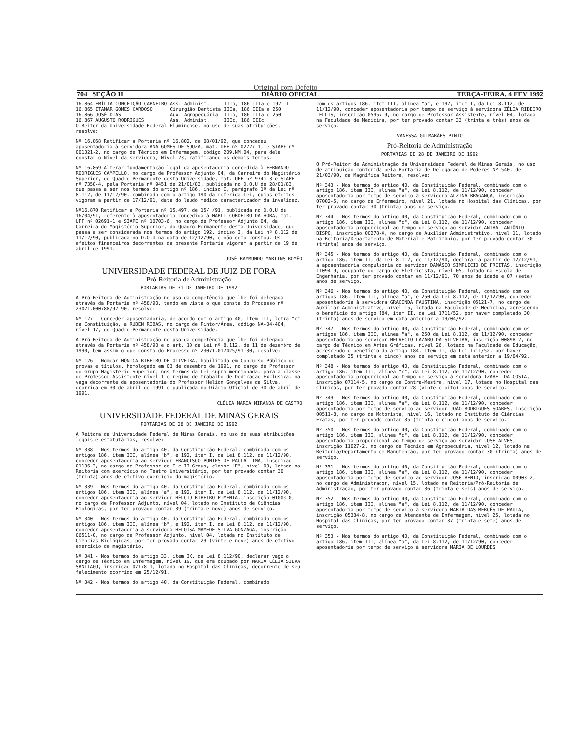Original com Defeito
704 SEÇÃO II DIÁRIO OFICIAL TERÇA-FEIRA, 4 FEV 1992
| 16.864 | EMÍLIA CONCEIÇÃO CARNEIRO | Ass. Administ. | IIIa, 186 IIIa e 192 II |
| 16.865 | ITAMAR GOMES CARDOSO | Cirurgião Dentista | IIIa, 186 IIIa e 250 |
| 16.866 | JOSÉ DIAS | Aux. Agropecuária | IIIa, 186 IIIa e 250 |
| 16.867 | AUGUSTO RODRIGUES | Ass. Administ. | IIIc, 186 IIIc |
O Reitor da Universidade Federal Fluminense, no uso de suas atribuições, resolve:
Nº 16.868 Retificar a Portaria nº 16.802, de 08/01/92, que concedeu aposentadoria à servidora ANA GOMES DE SOUZA, mat. UFF nº 02727-1, e SIAPE nº 001321-2, no cargo de Técnico em Enfermagem, código 209.NM.04, para dela constar o Nível da servidora, Nível 23, ratificando os demais termos.
Nº 16.869 Alterar fundamentação legal da aposentadoria concedida à FERNANDO RODRIGUES CAMPELLO, no cargo de Professor Adjunto 04, da Carreira do Magistério Superior, do Quadro Permanente desta Universidade, mat. UFF nº 9741-3 e SIAPE nº 7358-4, pela Portaria nº 9451 de 21/01/83, publicada no D.O.U de 28/01/83, que passa a ser nos termos do artigo nº 186, inciso I, parágrafo 1º da Lei nº 8.112, de 11/12/90, combinado com o artigo 190 da referida Lei, cujos efeitos vigoram a partir de 17/12/91, data do laudo médico caracterizador da invalidez.
Nº16.870 Retificar a Portaria nº 15.497, de 15/ /91, publicada no D.O.U de 16/04/91, referente à aposentadoria concedida à MARLI CORDEIRO DA HORA, mat. UFF nº 02691-1 e SIAPE nº 10703-6, no cargo de Professor Adjunto 04, da Carreira do Magistério Superior, do Quadro Permanente desta Universidade, que passa a ser considerada nos termos do artigo 192, inciso I, da Lei nº 8.112 de 11/12/90, publicada no D.O.U na data de 12/12/90, e não como constou. Os efeitos financeiros decorrentes da presente Portaria vigoram a partir de 19 de abril de 1991.
JOSÉ RAYMUNDO MARTINS ROMÊO
UNIVERSIDADE FEDERAL DE JUIZ DE FORA
Pró-Reitoria de Administração
PORTARIAS DE 31 DE JANEIRO DE 1992
A Pró-Reitora de Administração no uso da competência que lhe foi delegada através da Portaria nº 458/90, tendo em vista o que consta do Processo nº 23071.000788/92-90, resolve:
Nº 127 - Conceder aposentadoria, de acordo com o artigo 40, item III, letra "c" da Constituição, a RUBEN RIBAS, no cargo de Pintor/Área, código NA-04-404, nível 17, do Quadro Permanente desta Universidade.
A Pró-Reitora de Administração no uso da competência que lhe foi delegada através da Portaria nº 458/90 e o art. 10 da Lei nº 8.112, de 11 de dezembro de 1990, bem assim o que consta do Processo nº 23071.017425/91-30, resolve:
Nº 126 - Nomear MÔNICA RIBEIRO DE OLIVEIRA, habilitada em Concurso Público de provas e títulos, homologado em 03 de dezembro de 1991, no cargo de Professor do Grupo Magistério Superior, nos termos da Lei supra mencionada, para a classe de Professor Assistente nível 1 e regime de trabalho de Dedicação Exclusiva, na vaga decorrente da aposentadoria do Professor Helion Gonçalves da Silva, ocorrida em 30 de abril de 1991 e publicada no Diário Oficial de 30 de abril de 1991.
CLÉLIA MARIA MIRANDA DE CASTRO
UNIVERSIDADE FEDERAL DE MINAS GERAIS
PORTARIAS DE 28 DE JANEIRO DE 1992
A Reitora da Universidade Federal de Minas Gerais, no uso de suas atribuições legais e estatutárias, resolve:
Nº 338 - Nos termos do artigo 40, da Constituição Federal, combinado com os artigos 186, item III, alínea "b", e 192, item I, da Lei 8.112, de 11/12/90, conceder aposentadoria ao servidor FRANCISCO PONTES DE PAULA LIMA, inscrição 01136-3, no cargo de Professor de I e II Graus, classe "E", nível 03, lotado na Reitoria com exercício no Teatro Universitário, por ter provado contar 30 (trinta) anos de efetivo exercício do magistério.
Nº 339 - Nos termos do artigo 40, da Constituição Federal, combinado com os artigos 186, item III, alínea "a", e 192, item I, da Lei 8.112, de 11/12/90, conceder aposentadoria ao servidor HÉLCIO RIBEIRO PIMENTA, inscrição 01003-0, no cargo de Professor Adjunto, nível 04, lotado no Instituto de Ciências Biológicas, por ter provado contar 39 (trinta e nove) anos de serviço.
Nº 340 - Nos termos do artigo 40, da Constituição Federal, combinado com os artigos 186, item III, alínea "b", e 192, item I, da Lei 8.112, de 11/12/90, conceder aposentadoria à servidora HELOÍSA MAMEDE SILVA GONZAGA, inscrição 06511-0, no cargo de Professor Adjunto, nível 04, lotada no Instituto de Ciências Biológicas, por ter provado contar 29 (vinte e nove) anos de efetivo exercício de magistério.
Nº 341 - Nos termos do artigo 33, item IX, da Lei 8.112/90, declarar vago o cargo de Técnico em Enfermagem, nível 19, que era ocupado por MARIA CÉLIA SILVA SANTIAGO, inscrição 07178-1, lotada no Hospital das Clínicas, decorrente de seu falecimento ocorrido em 25/12/91.
Nº 342 - Nos termos do artigo 40, da Constituição Federal, combinado
com os artigos 186, item III, alínea "a", e 192, item I, da Lei 8.112, de 11/12/90, conceder aposentadoria por tempo de serviço à servidora ZÉLIA RIBEIRO LELLIS, inscrição 05957-9, no cargo de Professor Assistente, nível 04, lotada na Faculdade de Medicina, por ter provado contar 33 (trinta e três) anos de serviço.
VANESSA GUIMARÃES PINTO
Pró-Reitoria de Administração
PORTARIAS DE 28 DE JANEIRO DE 1992
O Pró-Reitor de Administração da Universidade Federal de Minas Gerais, no uso de atribuição conferida pela Portaria de Delegação de Poderes Nº 540, de 21/03/90, da Magnífica Reitora, resolve:
Nº 343 - Nos termos do artigo 40, da Constituição Federal, combinado com o artigo 186, item III, alínea "a", da Lei 8.112, de 11/12/90, conceder aposentadoria por tempo de serviço à servidora ALZINA BRAGANÇA, inscrição 07002-5, no cargo de Enfermeiro, nível 21, lotada no Hospital das Clínicas, por ter provado contar 30 (trinta) anos de serviço.
Nº 344 - Nos termos do artigo 40, da Constituição Federal, combinado com o artigo 186, item III, alínea "c", da Lei 8.112, de 11/12/90, conceder aposentadoria proporcional ao tempo de serviço ao servidor ANÍBAL ANTÔNIO BISPO, inscrição 00278-X, no cargo de Auxiliar Administrativo, nível 11, lotado na Reitoria/Departamento de Material e Patrimônio, por ter provado contar 30 (trinta) anos de serviço.
Nº 345 - Nos termos do artigo 40, da Constituição Federal, combinado com o artigo 186, item II, da Lei 8.112, de 11/12/90, declarar a partir de 12/12/91, a aposentadoria compulsória do servidor DAMÁSIO SIMPLÍCIO DE FREITAS, inscrição 11094-9, ocupante do cargo de Eletricista, nível 05, lotado na Escola de Engenharia, por ter provado contar em 11/12/91, 70 anos de idade e 07 (sete) anos de serviço.
Nº 346 - Nos termos do artigo 40, da Constituição Federal, combinado com os artigos 186, item III, alínea "a", e 250 da Lei 8.112, de 11/12/90, conceder aposentadoria à servidora GRACINDA FAUSTINA, inscrição 05121-7, no cargo de Auxiliar Administrativo, nível 15, lotada na Faculdade de Medicina, acrescendo o benefício do artigo 184, item II, da Lei 1711/52, por haver completado 30 (trinta) anos de serviço em data anterior a 19/04/92.
Nº 347 - Nos termos do artigo 40, da Constituição Federal, combinado com os artigos 186, item III, alínea "a", e 250 da Lei 8.112, de 11/12/90, conceder aposentadoria ao servidor HELVÉCIO LÁZARO DA SILVEIRA, inscrição 00898-2, no cargo de Técnico em Artes Gráficas, nível 26, lotado na Faculdade de Educação, acrescendo o benefício do artigo 184, item II, da Lei 1711/52, por haver completado 35 (trinta e cinco) anos de serviço em data anterior a 19/04/92.
Nº 348 - Nos termos do artigo 40, da Constituição Federal, combinado com o artigo 186, item III, alínea "c", da Lei 8.112, de 11/12/90, conceder aposentadoria proporcional ao tempo de serviço à servidora IZABEL DA COSTA, inscrição 07114-5, no cargo de Contra-Mestre, nível 17, lotada no Hospital das Clínicas, por ter provado contar 28 (vinte e oito) anos de serviço.
Nº 349 - Nos termos do artigo 40, da Constituição Federal, combinado com o artigo 186, item III, alínea "a", da Lei 8.112, de 11/12/90, conceder aposentadoria por tempo de serviço ao servidor JOÃO RODRIGUES SOARES, inscrição 00511-8, no cargo de Motorista, nível 16, lotado no Instituto de Ciências Exatas, por ter provado contar 35 (trinta e cinco) anos de serviço.
Nº 350 - Nos termos do artigo 40, da Constituição Federal, combinado com o artigo 186, item III, alínea "c", da Lei 8.112, de 11/12/90, conceder aposentadoria proporcional ao tempo de serviço ao servidor JOSÉ ALVES, inscrição 11027-2, no cargo de Técnico em Agropecuária, nível 12, lotado na Reitoria/Departamento de Manutenção, por ter provado contar 30 (trinta) anos de serviço.
Nº 351 - Nos termos do artigo 40, da Constituição Federal, combinado com o artigo 186, item III, alínea "a", da Lei 8.112, de 11/12/90, conceder aposentadoria por tempo de serviço ao servidor JOSÉ BENTO, inscrição 00903-2, no cargo de Administrador, nível 15, lotado na Reitoria/Pró-Reitoria de Administração, por ter provado contar 36 (trinta e seis) anos de serviço.
Nº 352 - Nos termos do artigo 40, da Constituição Federal, combinado com o artigo 186, item III, alínea "a", da Lei 8.112, de 11/12/90, conceder aposentadoria por tempo de serviço à servidora MARIA DAS MERCÊS DE PAULA, inscrição 05384-8, no cargo de Atendente de Enfermagem, nível 25, lotada no Hospital das Clínicas, por ter provado contar 37 (trinta e sete) anos de serviço.
Nº 353 - Nos termos do artigo 40, da Constituição Federal, combinado com o artigo 186, item III, alínea "a", da Lei 8.112, de 11/12/90, conceder aposentadoria por tempo de serviço à servidora MARIA DE LOURDES